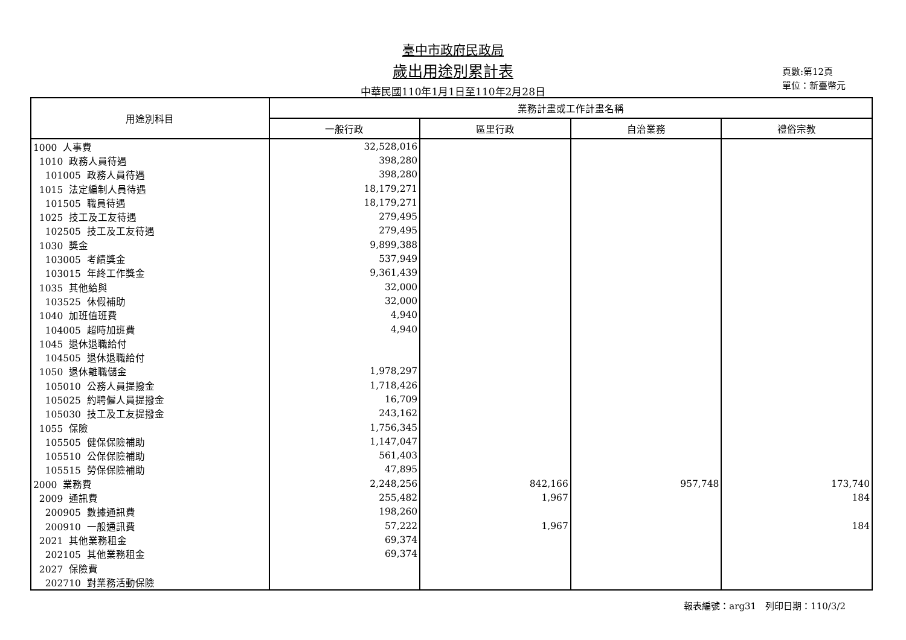臺中市政府民政局
歲出用途別累計表
中華民國110年1月1日至110年2月28日
頁數:第12頁
單位：新臺幣元
| 用途別科目 | 業務計畫或工作計畫名稱 | | | |
| --- | --- | --- | --- | --- |
| | 一般行政 | 區里行政 | 自治業務 | 禮俗宗教 |
| 1000 人事費 | 32,528,016 | | | |
| 1010 政務人員待遇 | 398,280 | | | |
| 101005 政務人員待遇 | 398,280 | | | |
| 1015 法定編制人員待遇 | 18,179,271 | | | |
| 101505 職員待遇 | 18,179,271 | | | |
| 1025 技工及工友待遇 | 279,495 | | | |
| 102505 技工及工友待遇 | 279,495 | | | |
| 1030 獎金 | 9,899,388 | | | |
| 103005 考績獎金 | 537,949 | | | |
| 103015 年終工作獎金 | 9,361,439 | | | |
| 1035 其他給與 | 32,000 | | | |
| 103525 休假補助 | 32,000 | | | |
| 1040 加班值班費 | 4,940 | | | |
| 104005 超時加班費 | 4,940 | | | |
| 1045 退休退職給付 | | | | |
| 104505 退休退職給付 | | | | |
| 1050 退休離職儲金 | 1,978,297 | | | |
| 105010 公務人員提撥金 | 1,718,426 | | | |
| 105025 約聘僱人員提撥金 | 16,709 | | | |
| 105030 技工及工友提撥金 | 243,162 | | | |
| 1055 保險 | 1,756,345 | | | |
| 105505 健保保險補助 | 1,147,047 | | | |
| 105510 公保保險補助 | 561,403 | | | |
| 105515 勞保保險補助 | 47,895 | | | |
| 2000 業務費 | 2,248,256 | 842,166 | 957,748 | 173,740 |
| 2009 通訊費 | 255,482 | 1,967 | | 184 |
| 200905 數據通訊費 | 198,260 | | | |
| 200910 一般通訊費 | 57,222 | 1,967 | | 184 |
| 2021 其他業務租金 | 69,374 | | | |
| 202105 其他業務租金 | 69,374 | | | |
| 2027 保險費 | | | | |
| 202710 對業務活動保險 | | | | |
報表編號：arg31　列印日期：110/3/2